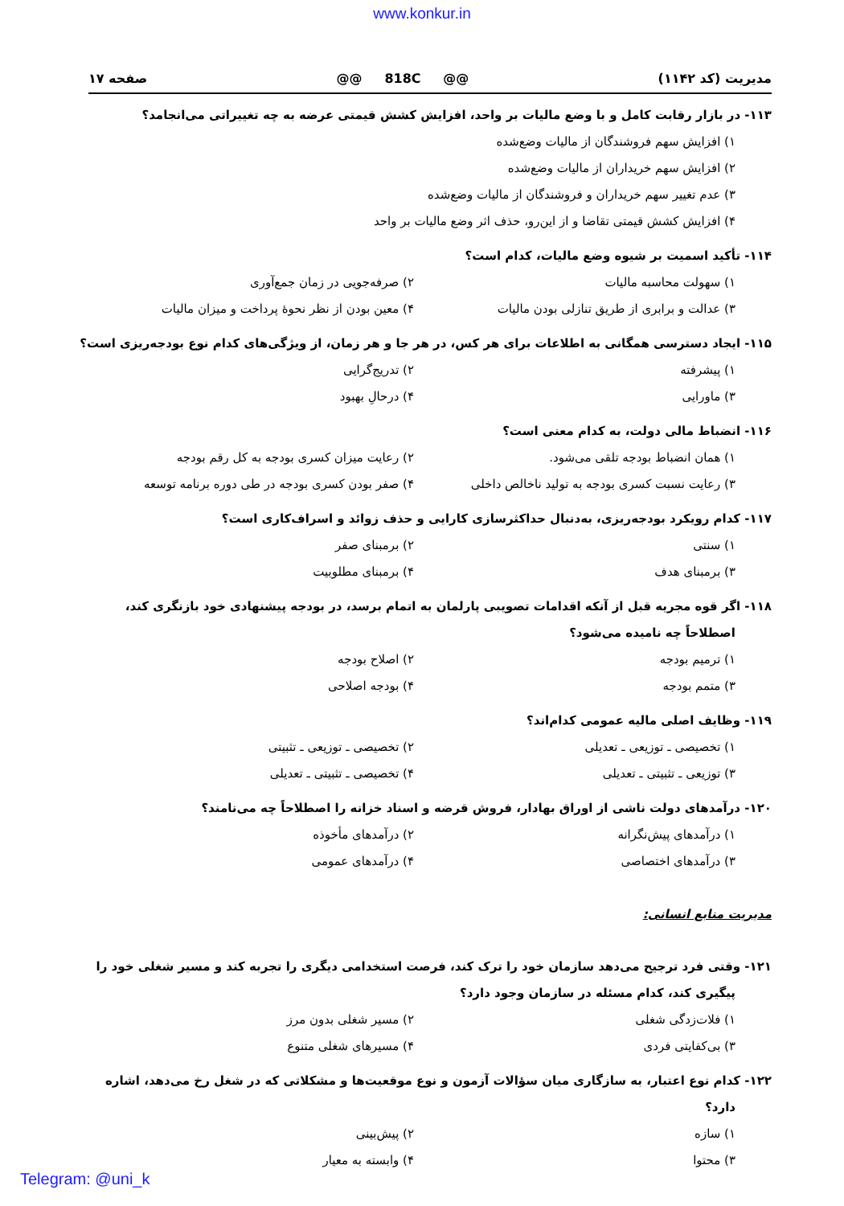www.konkur.in
مدیریت (کد ۱۱۴۲) @@ 818C @@ صفحه ۱۷
۱۱۳- در بازار رقابت کامل و با وضع مالیات بر واحد، افزایش کشش قیمتی عرضه به چه تغییراتی می‌انجامد؟
۱) افزایش سهم فروشندگان از مالیات وضع‌شده
۲) افزایش سهم خریداران از مالیات وضع‌شده
۳) عدم تغییر سهم خریداران و فروشندگان از مالیات وضع‌شده
۴) افزایش کشش قیمتی تقاضا و از این‌رو، حذف اثر وضع مالیات بر واحد
۱۱۴- تأکید اسمیت بر شیوه وضع مالیات، کدام است؟
۱) سهولت محاسبه مالیات ۲) صرفه‌جویی در زمان جمع‌آوری
۳) عدالت و برابری از طریق تنازلی بودن مالیات ۴) معین بودن از نظر نحوهٔ پرداخت و میزان مالیات
۱۱۵- ایجاد دسترسی همگانی به اطلاعات برای هر کس، در هر جا و هر زمان، از ویژگی‌های کدام نوع بودجه‌ریزی است؟
۱) پیشرفته ۲) تدریج‌گرایی
۳) ماورایی ۴) درحالِ بهبود
۱۱۶- انضباط مالی دولت، به کدام معنی است؟
۱) همان انضباط بودجه تلقی می‌شود. ۲) رعایت میزان کسری بودجه به کل رقم بودجه
۳) رعایت نسبت کسری بودجه به تولید ناخالص داخلی ۴) صفر بودن کسری بودجه در طی دوره برنامه توسعه
۱۱۷- کدام رویکرد بودجه‌ریزی، به‌دنبال حداکثرسازی کارایی و حذف زوائد و اسراف‌کاری است؟
۱) سنتی ۲) برمبنای صفر
۳) برمبنای هدف ۴) برمبنای مطلوبیت
۱۱۸- اگر قوه مجریه قبل از آنکه اقدامات تصویبی پارلمان به اتمام برسد، در بودجه پیشنهادی خود بازنگری کند، اصطلاحاً چه نامیده می‌شود؟
۱) ترمیم بودجه ۲) اصلاح بودجه
۳) متمم بودجه ۴) بودجه اصلاحی
۱۱۹- وظایف اصلی مالیه عمومی کدام‌اند؟
۱) تخصیصی ـ توزیعی ـ تعدیلی ۲) تخصیصی ـ توزیعی ـ تثبیتی
۳) توزیعی ـ تثبیتی ـ تعدیلی ۴) تخصیصی ـ تثبیتی ـ تعدیلی
۱۲۰- درآمدهای دولت ناشی از اوراق بهادار، فروش قرضه و اسناد خزانه را اصطلاحاً چه می‌نامند؟
۱) درآمدهای پیش‌نگرانه ۲) درآمدهای مأخوذه
۳) درآمدهای اختصاصی ۴) درآمدهای عمومی
مدیریت منابع انسانی:
۱۲۱- وقتی فرد ترجیح می‌دهد سازمان خود را ترک کند، فرصت استخدامی دیگری را تجربه کند و مسیر شغلی خود را پیگیری کند، کدام مسئله در سازمان وجود دارد؟
۱) فلات‌زدگی شغلی ۲) مسیر شغلی بدون مرز
۳) بی‌کفایتی فردی ۴) مسیرهای شغلی متنوع
۱۲۲- کدام نوع اعتبار، به سازگاری میان سؤالات آزمون و نوع موقعیت‌ها و مشکلاتی که در شغل رخ می‌دهد، اشاره دارد؟
۱) سازه ۲) پیش‌بینی
۳) محتوا ۴) وابسته به معیار
Telegram: @uni_k